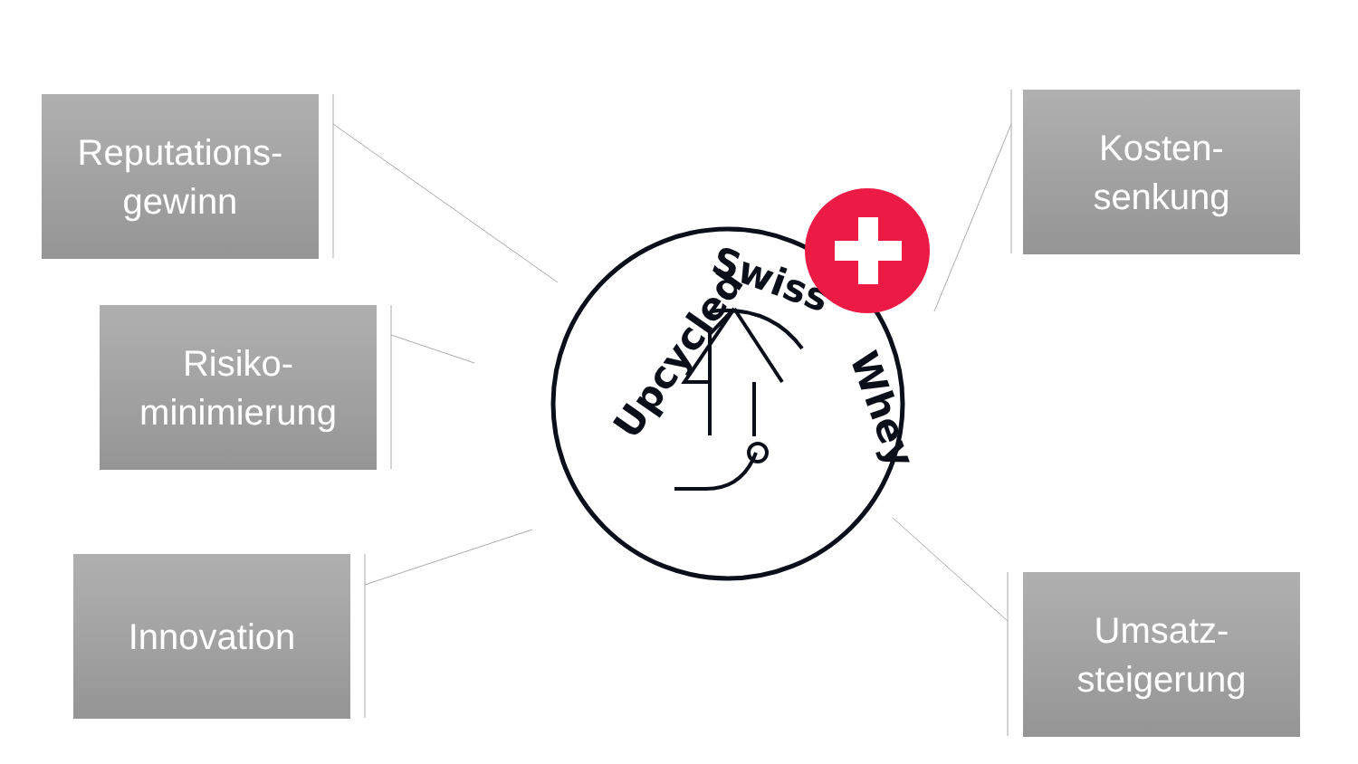Upcycled
Swiss
Whey
Reputations-
gewinn
Risiko-
minimierung
Innovation
Kosten-
senkung
Umsatz-
steigerung